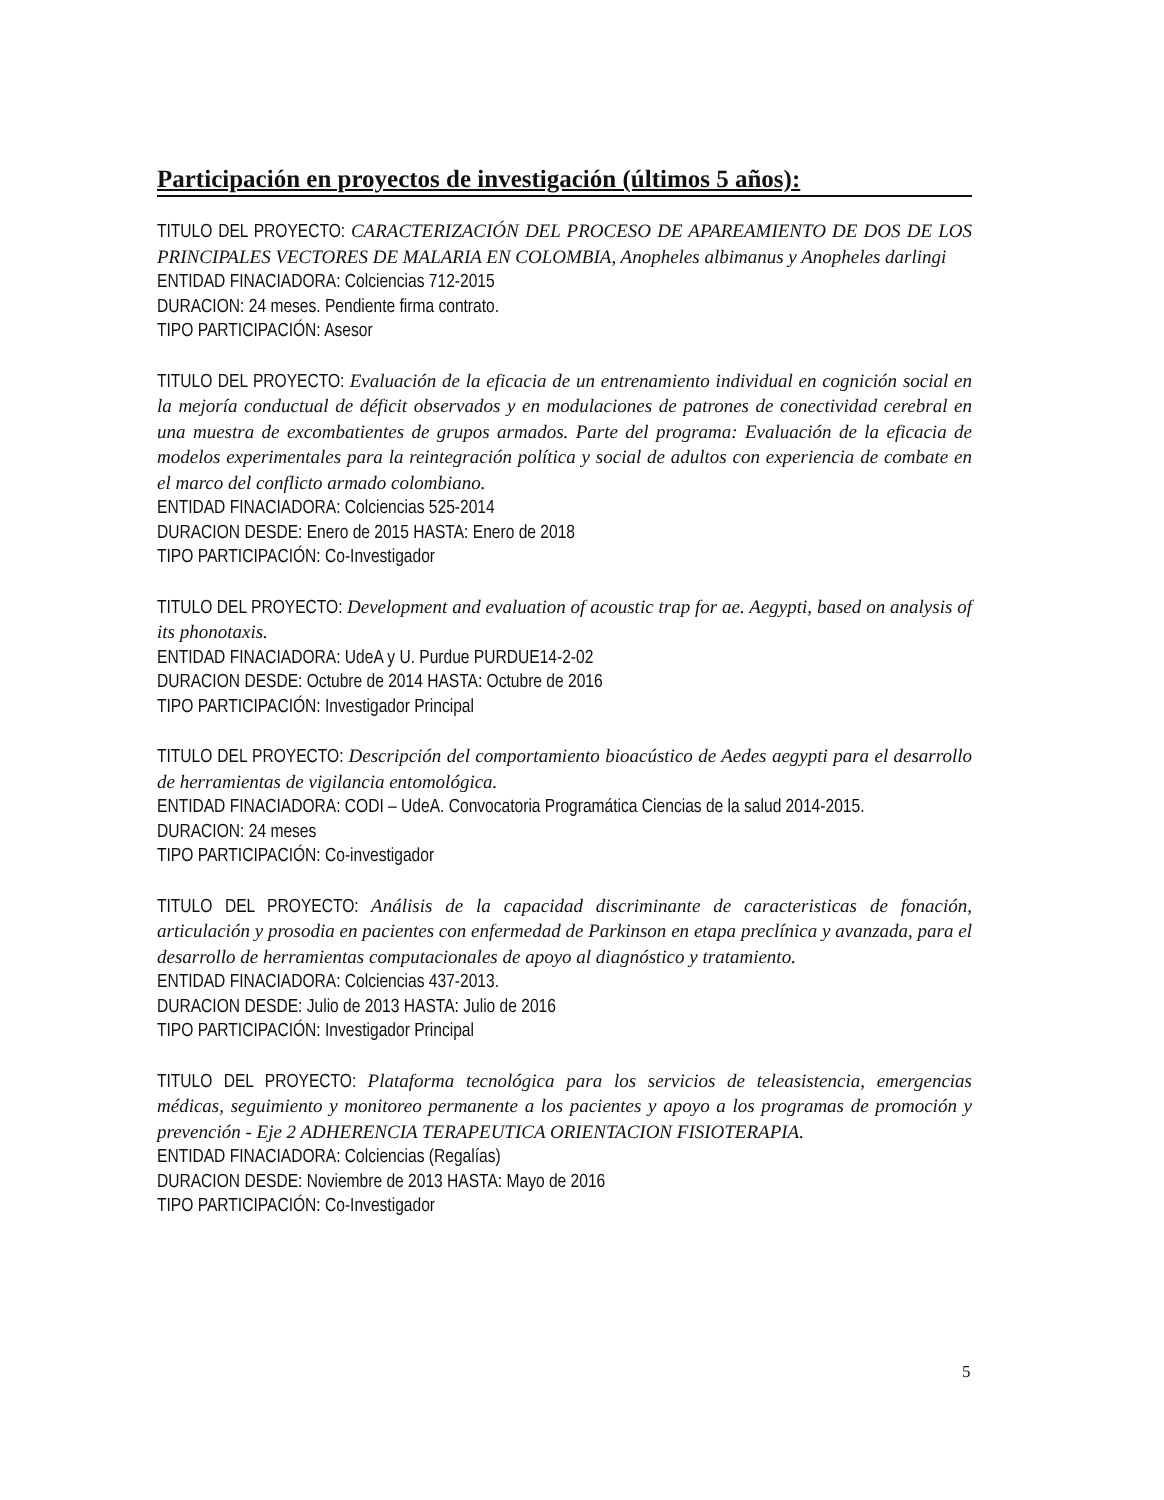Participación en proyectos de investigación (últimos 5 años):
TITULO DEL PROYECTO: CARACTERIZACIÓN DEL PROCESO DE APAREAMIENTO DE DOS DE LOS PRINCIPALES VECTORES DE MALARIA EN COLOMBIA, Anopheles albimanus y Anopheles darlingi
ENTIDAD FINACIADORA: Colciencias 712-2015
DURACION: 24 meses. Pendiente firma contrato.
TIPO PARTICIPACIÓN: Asesor
TITULO DEL PROYECTO: Evaluación de la eficacia de un entrenamiento individual en cognición social en la mejoría conductual de déficit observados y en modulaciones de patrones de conectividad cerebral en una muestra de excombatientes de grupos armados. Parte del programa: Evaluación de la eficacia de modelos experimentales para la reintegración política y social de adultos con experiencia de combate en el marco del conflicto armado colombiano.
ENTIDAD FINACIADORA: Colciencias 525-2014
DURACION DESDE: Enero de 2015 HASTA: Enero de 2018
TIPO PARTICIPACIÓN: Co-Investigador
TITULO DEL PROYECTO: Development and evaluation of acoustic trap for ae. Aegypti, based on analysis of its phonotaxis.
ENTIDAD FINACIADORA: UdeA y U. Purdue PURDUE14-2-02
DURACION DESDE: Octubre de 2014 HASTA: Octubre de 2016
TIPO PARTICIPACIÓN: Investigador Principal
TITULO DEL PROYECTO: Descripción del comportamiento bioacústico de Aedes aegypti para el desarrollo de herramientas de vigilancia entomológica.
ENTIDAD FINACIADORA: CODI – UdeA. Convocatoria Programática Ciencias de la salud 2014-2015.
DURACION: 24 meses
TIPO PARTICIPACIÓN: Co-investigador
TITULO DEL PROYECTO: Análisis de la capacidad discriminante de caracteristicas de fonación, articulación y prosodia en pacientes con enfermedad de Parkinson en etapa preclínica y avanzada, para el desarrollo de herramientas computacionales de apoyo al diagnóstico y tratamiento.
ENTIDAD FINACIADORA: Colciencias 437-2013.
DURACION DESDE: Julio de 2013 HASTA: Julio de 2016
TIPO PARTICIPACIÓN: Investigador Principal
TITULO DEL PROYECTO: Plataforma tecnológica para los servicios de teleasistencia, emergencias médicas, seguimiento y monitoreo permanente a los pacientes y apoyo a los programas de promoción y prevención - Eje 2 ADHERENCIA TERAPEUTICA ORIENTACION FISIOTERAPIA.
ENTIDAD FINACIADORA: Colciencias (Regalías)
DURACION DESDE: Noviembre de 2013 HASTA: Mayo de 2016
TIPO PARTICIPACIÓN: Co-Investigador
5